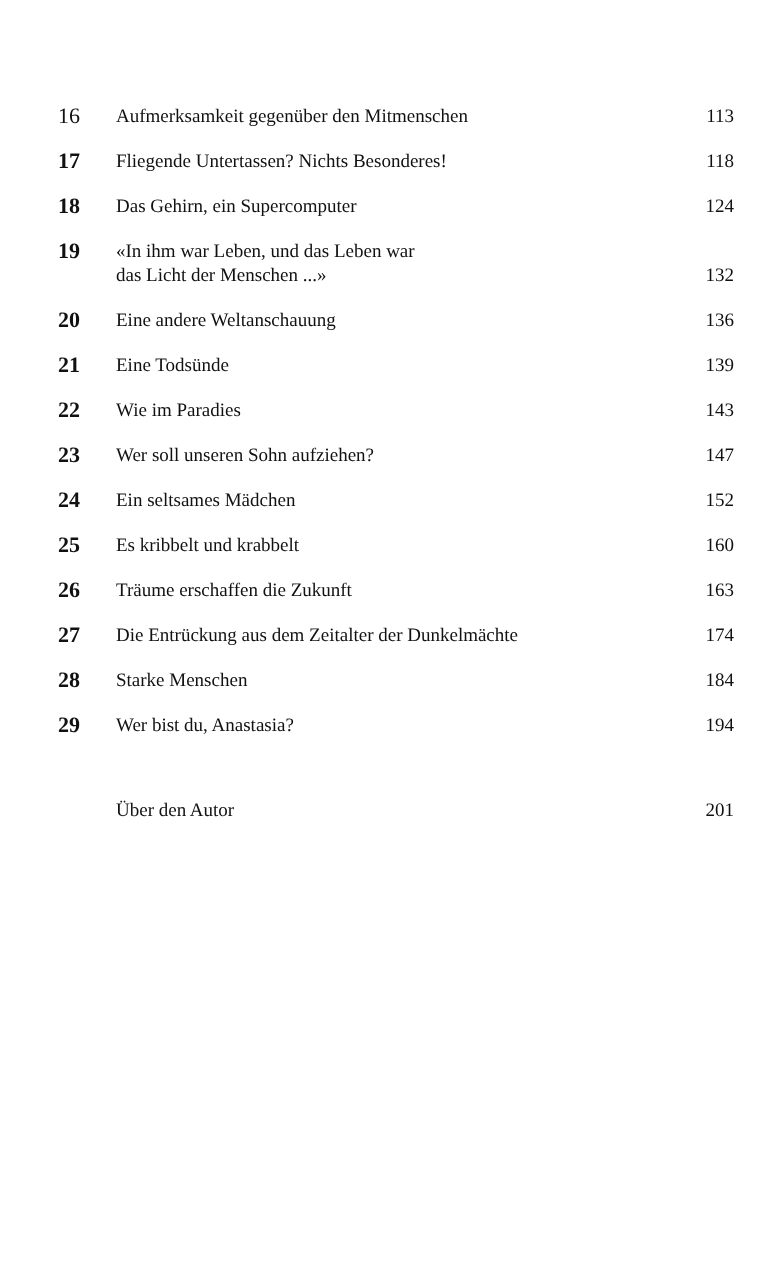| 16 | Aufmerksamkeit gegenüber den Mitmenschen | 113 |
| 17 | Fliegende Untertassen? Nichts Besonderes! | 118 |
| 18 | Das Gehirn, ein Supercomputer | 124 |
| 19 | «In ihm war Leben, und das Leben war das Licht der Menschen ...» | 132 |
| 20 | Eine andere Weltanschauung | 136 |
| 21 | Eine Todsünde | 139 |
| 22 | Wie im Paradies | 143 |
| 23 | Wer soll unseren Sohn aufziehen? | 147 |
| 24 | Ein seltsames Mädchen | 152 |
| 25 | Es kribbelt und krabbelt | 160 |
| 26 | Träume erschaffen die Zukunft | 163 |
| 27 | Die Entrückung aus dem Zeitalter der Dunkelmächte | 174 |
| 28 | Starke Menschen | 184 |
| 29 | Wer bist du, Anastasia? | 194 |
| | Über den Autor | 201 |